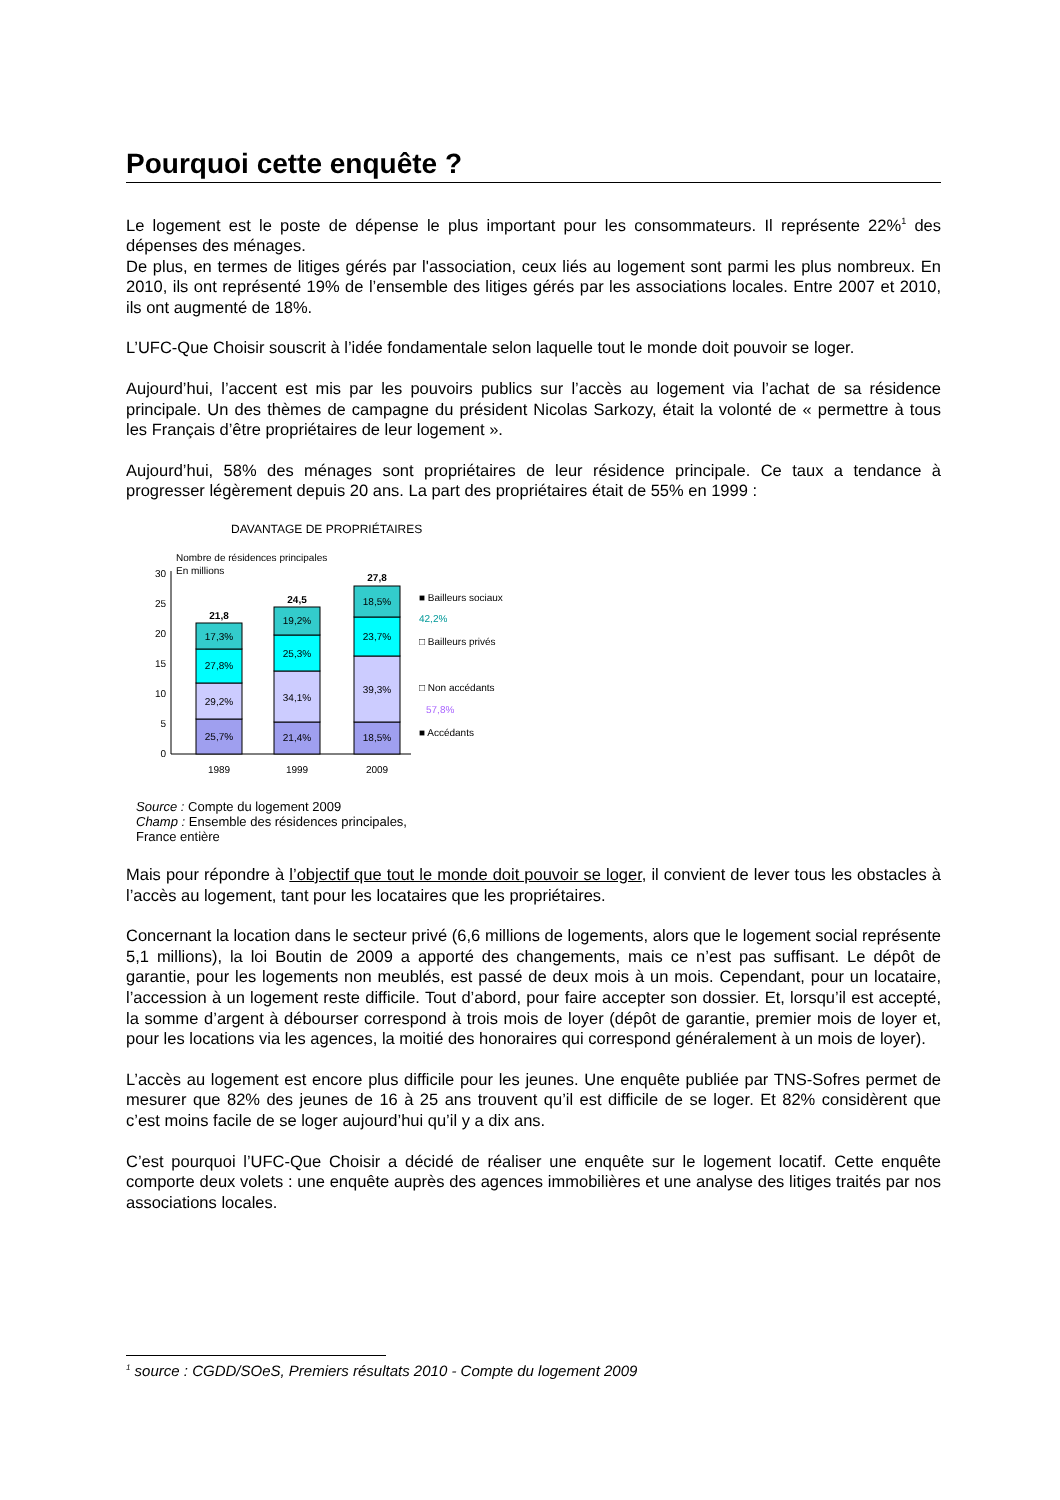Pourquoi cette enquête ?
Le logement est le poste de dépense le plus important pour les consommateurs. Il représente 22%<sup>1</sup> des dépenses des ménages.
De plus, en termes de litiges gérés par l'association, ceux liés au logement sont parmi les plus nombreux. En 2010, ils ont représenté 19% de l’ensemble des litiges gérés par les associations locales. Entre 2007 et 2010, ils ont augmenté de 18%.
L’UFC-Que Choisir souscrit à l’idée fondamentale selon laquelle tout le monde doit pouvoir se loger.
Aujourd’hui, l’accent est mis par les pouvoirs publics sur l’accès au logement via l’achat de sa résidence principale. Un des thèmes de campagne du président Nicolas Sarkozy, était la volonté de « permettre à tous les Français d’être propriétaires de leur logement ».
Aujourd’hui, 58% des ménages sont propriétaires de leur résidence principale. Ce taux a tendance à progresser légèrement depuis 20 ans. La part des propriétaires était de 55% en 1999 :
DAVANTAGE DE PROPRIÉTAIRES
Nombre de résidences principales
En millions
30
25
20
15
10
5
0
21,8
24,5
27,8
25,7%
29,2%
27,8%
17,3%
21,4%
34,1%
25,3%
19,2%
18,5%
39,3%
23,7%
18,5%
1989
1999
2009
■ Bailleurs sociaux
42,2%
□ Bailleurs privés
□ Non accédants
57,8%
■ Accédants
Source : Compte du logement 2009
Champ : Ensemble des résidences principales,
France entière
Mais pour répondre à l’objectif que tout le monde doit pouvoir se loger, il convient de lever tous les obstacles à l’accès au logement, tant pour les locataires que les propriétaires.
Concernant la location dans le secteur privé (6,6 millions de logements, alors que le logement social représente 5,1 millions), la loi Boutin de 2009 a apporté des changements, mais ce n’est pas suffisant. Le dépôt de garantie, pour les logements non meublés, est passé de deux mois à un mois. Cependant, pour un locataire, l’accession à un logement reste difficile. Tout d’abord, pour faire accepter son dossier. Et, lorsqu’il est accepté, la somme d’argent à débourser correspond à trois mois de loyer (dépôt de garantie, premier mois de loyer et, pour les locations via les agences, la moitié des honoraires qui correspond généralement à un mois de loyer).
L’accès au logement est encore plus difficile pour les jeunes. Une enquête publiée par TNS-Sofres permet de mesurer que 82% des jeunes de 16 à 25 ans trouvent qu’il est difficile de se loger. Et 82% considèrent que c’est moins facile de se loger aujourd’hui qu’il y a dix ans.
C’est pourquoi l’UFC-Que Choisir a décidé de réaliser une enquête sur le logement locatif. Cette enquête comporte deux volets : une enquête auprès des agences immobilières et une analyse des litiges traités par nos associations locales.
<sup>1</sup> source : CGDD/SOeS, Premiers résultats 2010 - Compte du logement 2009